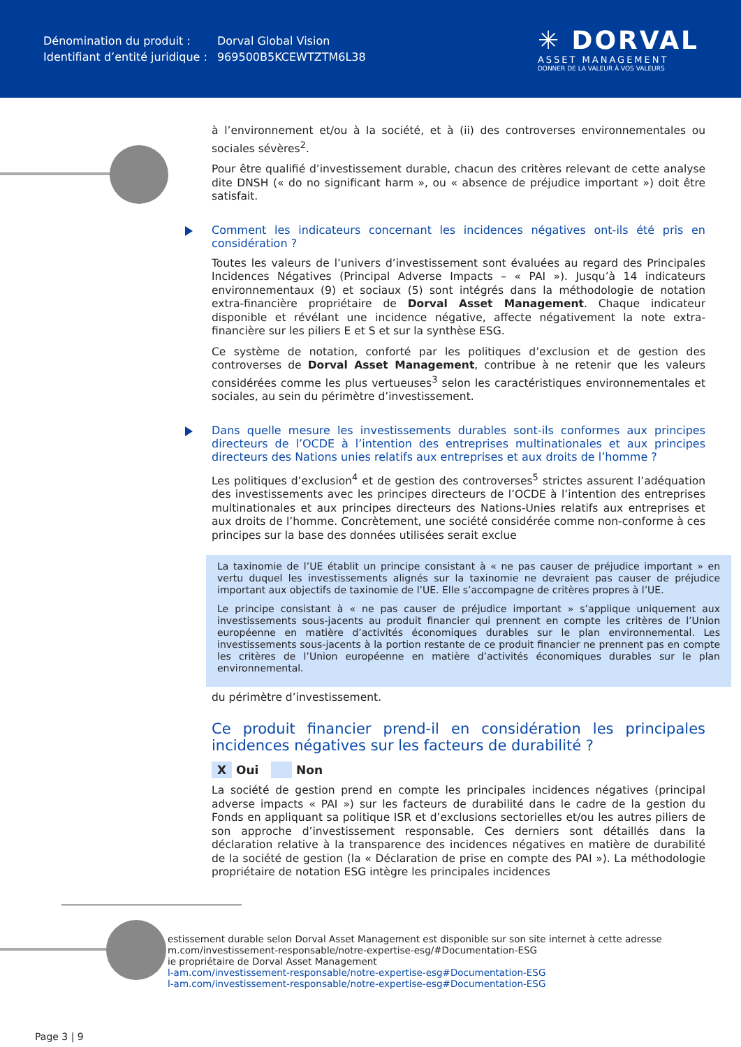| Dénomination du produit : | Dorval Global Vision |
| Identifiant d’entité juridique : | 969500B5KCEWTZTM6L38 |
✳ DORVAL
ASSET MANAGEMENT
DONNER DE LA VALEUR À VOS VALEURS
à l’environnement et/ou à la société, et à (ii) des controverses environnementales ou sociales sévères<sup>2</sup>.
Pour être qualifié d’investissement durable, chacun des critères relevant de cette analyse dite DNSH (« do no significant harm », ou « absence de préjudice important ») doit être satisfait.
Comment les indicateurs concernant les incidences négatives ont-ils été pris en considération ?
Toutes les valeurs de l’univers d’investissement sont évaluées au regard des Principales Incidences Négatives (Principal Adverse Impacts – « PAI »). Jusqu’à 14 indicateurs environnementaux (9) et sociaux (5) sont intégrés dans la méthodologie de notation extra-financière propriétaire de Dorval Asset Management. Chaque indicateur disponible et révélant une incidence négative, affecte négativement la note extra-financière sur les piliers E et S et sur la synthèse ESG.
Ce système de notation, conforté par les politiques d’exclusion et de gestion des controverses de Dorval Asset Management, contribue à ne retenir que les valeurs considérées comme les plus vertueuses<sup>3</sup> selon les caractéristiques environnementales et sociales, au sein du périmètre d’investissement.
Dans quelle mesure les investissements durables sont-ils conformes aux principes directeurs de l’OCDE à l’intention des entreprises multinationales et aux principes directeurs des Nations unies relatifs aux entreprises et aux droits de l’homme ?
Les politiques d’exclusion<sup>4</sup> et de gestion des controverses<sup>5</sup> strictes assurent l’adéquation des investissements avec les principes directeurs de l’OCDE à l’intention des entreprises multinationales et aux principes directeurs des Nations-Unies relatifs aux entreprises et aux droits de l’homme. Concrètement, une société considérée comme non-conforme à ces principes sur la base des données utilisées serait exclue
La taxinomie de l’UE établit un principe consistant à « ne pas causer de préjudice important » en vertu duquel les investissements alignés sur la taxinomie ne devraient pas causer de préjudice important aux objectifs de taxinomie de l’UE. Elle s’accompagne de critères propres à l’UE.
Le principe consistant à « ne pas causer de préjudice important » s’applique uniquement aux investissements sous-jacents au produit financier qui prennent en compte les critères de l’Union européenne en matière d’activités économiques durables sur le plan environnemental. Les investissements sous-jacents à la portion restante de ce produit financier ne prennent pas en compte les critères de l’Union européenne en matière d’activités économiques durables sur le plan environnemental.
du périmètre d’investissement.
Ce produit financier prend-il en considération les principales incidences négatives sur les facteurs de durabilité ?
X Oui Non
La société de gestion prend en compte les principales incidences négatives (principal adverse impacts « PAI ») sur les facteurs de durabilité dans le cadre de la gestion du Fonds en appliquant sa politique ISR et d’exclusions sectorielles et/ou les autres piliers de son approche d’investissement responsable. Ces derniers sont détaillés dans la déclaration relative à la transparence des incidences négatives en matière de durabilité de la société de gestion (la « Déclaration de prise en compte des PAI »). La méthodologie propriétaire de notation ESG intègre les principales incidences
estissement durable selon Dorval Asset Management est disponible sur son site internet à cette adresse
m.com/investissement-responsable/notre-expertise-esg/#Documentation-ESG
ie propriétaire de Dorval Asset Management
l-am.com/investissement-responsable/notre-expertise-esg#Documentation-ESG
l-am.com/investissement-responsable/notre-expertise-esg#Documentation-ESG
Page 3 | 9